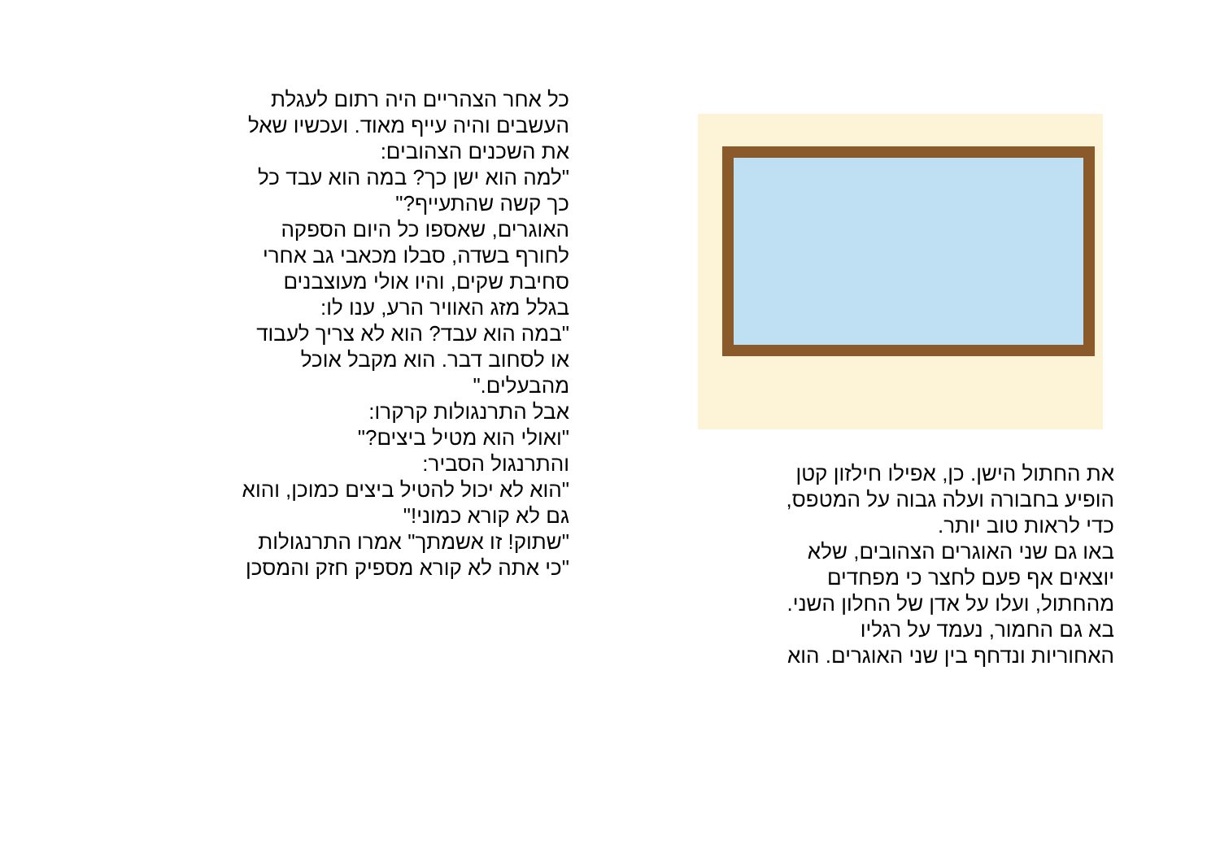כל אחר הצהריים היה רתום לעגלת
העשבים והיה עייף מאוד. ועכשיו שאל
את השכנים הצהובים:
"למה הוא ישן כך? במה הוא עבד כל
כך קשה שהתעייף?"
האוגרים, שאספו כל היום הספקה
לחורף בשדה, סבלו מכאבי גב אחרי
סחיבת שקים, והיו אולי מעוצבנים
בגלל מזג האוויר הרע, ענו לו:
"במה הוא עבד? הוא לא צריך לעבוד
או לסחוב דבר. הוא מקבל אוכל
מהבעלים."
אבל התרנגולות קרקרו:
"ואולי הוא מטיל ביצים?"
והתרנגול הסביר:
"הוא לא יכול להטיל ביצים כמוכן, והוא
גם לא קורא כמוני!"
"שתוק! זו אשמתך" אמרו התרנגולות
"כי אתה לא קורא מספיק חזק והמסכן
את החתול הישן. כן, אפילו חילזון קטן
הופיע בחבורה ועלה גבוה על המטפס,
כדי לראות טוב יותר.
באו גם שני האוגרים הצהובים, שלא
יוצאים אף פעם לחצר כי מפחדים
מהחתול, ועלו על אדן של החלון השני.
בא גם החמור, נעמד על רגליו
האחוריות ונדחף בין שני האוגרים. הוא